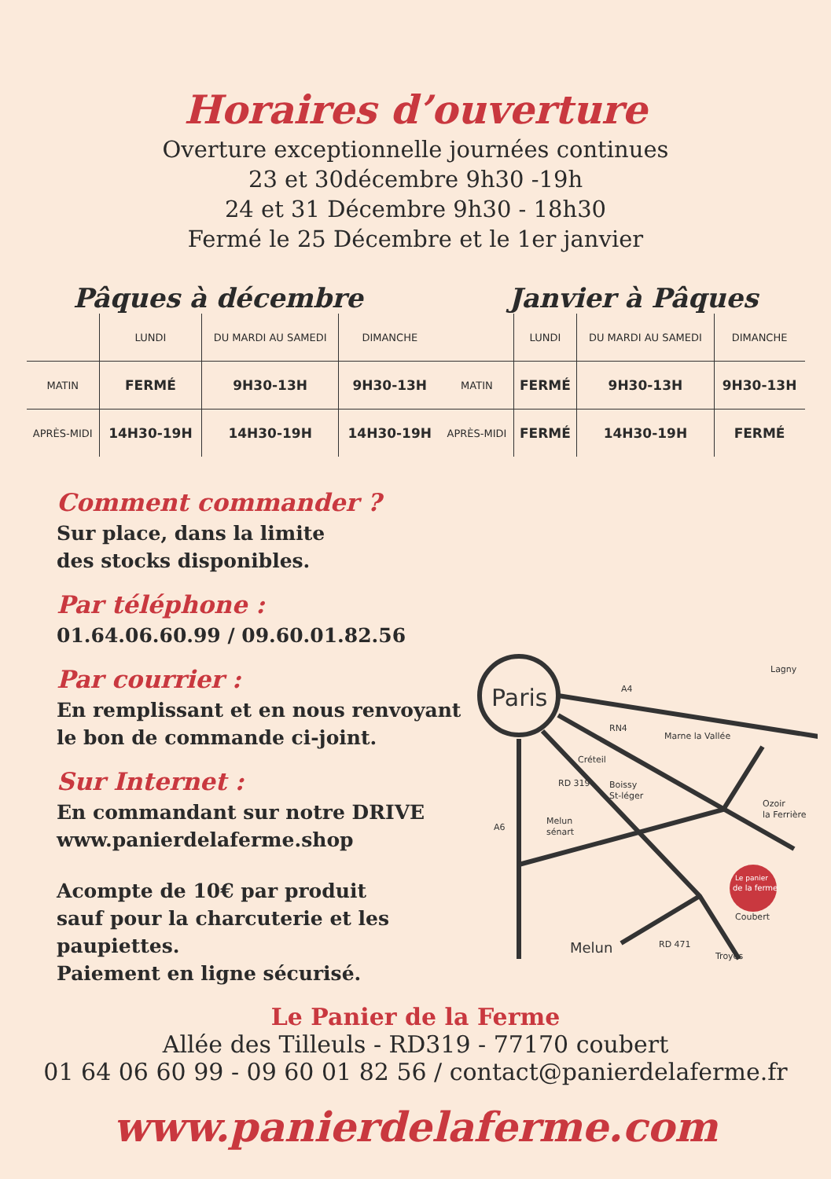Horaires d’ouverture
Overture exceptionnelle journées continues
23 et 30décembre 9h30 -19h
24 et 31 Décembre 9h30 - 18h30
Fermé le 25 Décembre et le 1er janvier
Pâques à décembre Janvier à Pâques
| | LUNDI | DU MARDI AU SAMEDI | DIMANCHE | | LUNDI | DU MARDI AU SAMEDI | DIMANCHE |
| --- | --- | --- | --- | --- | --- | --- | --- |
| MATIN | FERMÉ | 9H30-13H | 9H30-13H | MATIN | FERMÉ | 9H30-13H | 9H30-13H |
| APRÈS-MIDI | 14H30-19H | 14H30-19H | 14H30-19H | APRÈS-MIDI | FERMÉ | 14H30-19H | FERMÉ |
Comment commander ?
Sur place, dans la limite
des stocks disponibles.
Par téléphone :
01.64.06.60.99 / 09.60.01.82.56
Par courrier :
En remplissant et en nous renvoyant
le bon de commande ci-joint.
Sur Internet :
En commandant sur notre DRIVE
www.panierdelaferme.shop
Acompte de 10€ par produit
sauf pour la charcuterie et les paupiettes.
Paiement en ligne sécurisé.
Paris
A4
RN4
Lagny
Créteil
Boissy
St-léger
Marne la Vallée
Melun
sénart
A6
Ozoir
la Ferrière
Coubert
Troyes
Melun
RD 471
RD 319
Le panier
de la ferme
Le Panier de la Ferme
Allée des Tilleuls - RD319 - 77170 coubert
01 64 06 60 99 - 09 60 01 82 56 / contact@panierdelaferme.fr
www.panierdelaferme.com